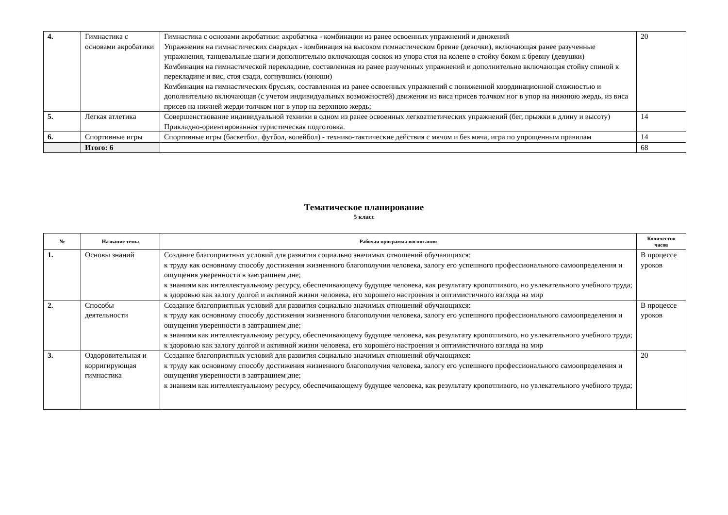| 4. | Гимнастика с основами акробатики | Гимнастика с основами акробатики: акробатика - комбинации из ранее освоенных упражнений и движений Упражнения на гимнастических снарядах - комбинация на высоком гимнастическом бревне (девочки), включающая ранее разученные упражнения, танцевальные шаги и дополнительно включающая соскок из упора стоя на колене в стойку боком к бревну (девушки) Комбинация на гимнастической перекладине, составленная из ранее разученных упражнений и дополнительно включающая стойку спиной к перекладине и вис, стоя сзади, согнувшись (юноши) Комбинация на гимнастических брусьях, составленная из ранее освоенных упражнений с пониженной координационной сложностью и дополнительно включающая (с учетом индивидуальных возможностей) движения из виса присев толчком ног в упор на нижнюю жердь, из виса присев на нижней жерди толчком ног в упор на верхнюю жердь; | 20 |
| 5. | Легкая атлетика | Совершенствование индивидуальной техники в одном из ранее освоенных легкоатлетических упражнений (бег, прыжки в длину и высоту) Прикладно-ориентированная туристическая подготовка. | 14 |
| 6. | Спортивные игры | Спортивные игры (баскетбол, футбол, волейбол) - технико-тактические действия с мячом и без мяча, игра по упрощенным правилам | 14 |
| | Итого: 6 | | 68 |
Тематическое планирование
5 класс
| № | Название темы | Рабочая программа воспитания | Количество часов |
| --- | --- | --- | --- |
| 1. | Основы знаний | Создание благоприятных условий для развития социально значимых отношений обучающихся: к труду как основному способу достижения жизненного благополучия человека, залогу его успешного профессионального самоопределения и ощущения уверенности в завтрашнем дне; к знаниям как интеллектуальному ресурсу, обеспечивающему будущее человека, как результату кропотливого, но увлекательного учебного труда; к здоровью как залогу долгой и активной жизни человека, его хорошего настроения и оптимистичного взгляда на мир | В процессе уроков |
| 2. | Способы деятельности | Создание благоприятных условий для развития социально значимых отношений обучающихся: к труду как основному способу достижения жизненного благополучия человека, залогу его успешного профессионального самоопределения и ощущения уверенности в завтрашнем дне; к знаниям как интеллектуальному ресурсу, обеспечивающему будущее человека, как результату кропотливого, но увлекательного учебного труда; к здоровью как залогу долгой и активной жизни человека, его хорошего настроения и оптимистичного взгляда на мир | В процессе уроков |
| 3. | Оздоровительная и корригирующая гимнастика | Создание благоприятных условий для развития социально значимых отношений обучающихся: к труду как основному способу достижения жизненного благополучия человека, залогу его успешного профессионального самоопределения и ощущения уверенности в завтрашнем дне; к знаниям как интеллектуальному ресурсу, обеспечивающему будущее человека, как результату кропотливого, но увлекательного учебного труда; | 20 |